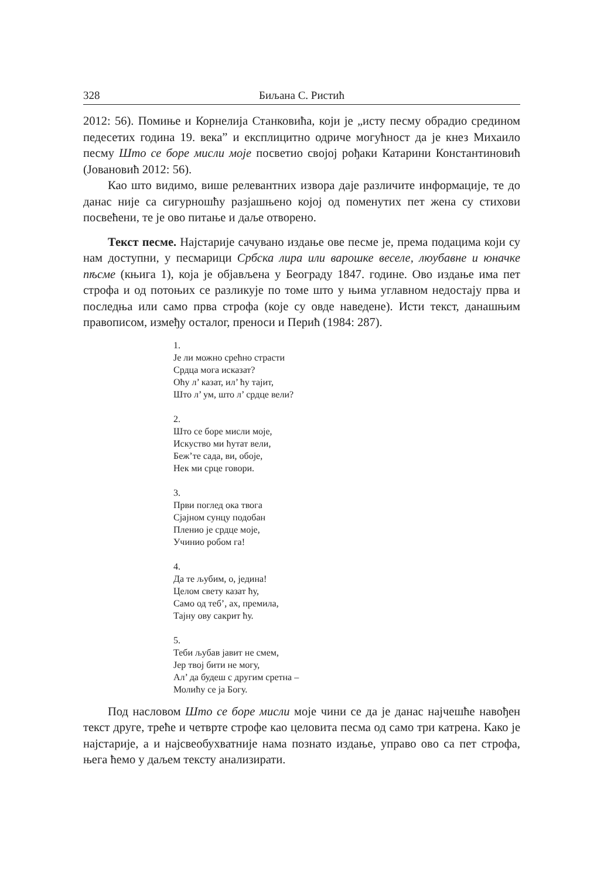328 Биљана С. Ристић
2012: 56). Помиње и Корнелија Станковића, који је „исту песму обрадио средином педесетих година 19. века” и експлицитно одриче могућност да је кнез Михаило песму Што се боре мисли моје посветио својој рођаки Катарини Константиновић (Јовановић 2012: 56).
Као што видимо, више релевантних извора даје различите информације, те до данас није са сигурношћу разјашњено којој од поменутих пет жена су стихови посвећени, те је ово питање и даље отворено.
Текст песме. Најстарије сачувано издање ове песме је, према подацима који су нам доступни, у песмарици Србска лира или варошке веселе, люубавне и юначке пѣсме (књига 1), која је објављена у Београду 1847. године. Ово издање има пет строфа и од потоњих се разликује по томе што у њима углавном недостају прва и последња или само прва строфа (које су овде наведене). Исти текст, данашњим правописом, између осталог, преноси и Перић (1984: 287).
1.
Је ли можно срећно страсти
Срдца мога исказат?
Оћу л’ казат, ил’ ћу тајит,
Што л’ ум, што л’ срдце вели?
2.
Што се боре мисли моје,
Искуство ми ћутат вели,
Беж’те сада, ви, обоје,
Нек ми срце говори.
3.
Први поглед ока твога
Сјајном сунцу подобан
Пленио је срдце моје,
Учинио робом га!
4.
Да те љубим, о, једина!
Целом свету казат ћу,
Само од теб’, ах, премила,
Тајну ову сакрит ћу.
5.
Теби љубав јавит не смем,
Јер твој бити не могу,
Ал’ да будеш с другим сретна –
Молићу се ја Богу.
Под насловом Што се боре мисли моје чини се да је данас најчешће навођен текст друге, треће и четврте строфе као целовита песма од само три катрена. Како је најстарије, а и најсвеобухватније нама познато издање, управо ово са пет строфа, њега ћемо у даљем тексту анализирати.